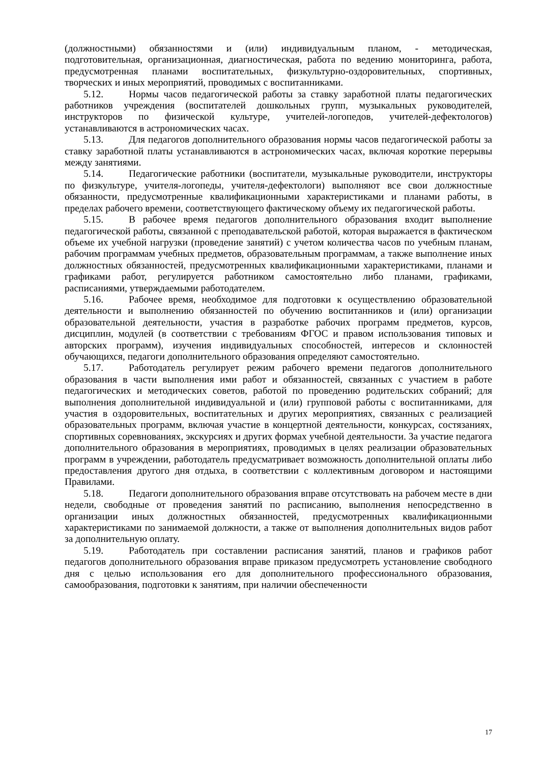(должностными) обязанностями и (или) индивидуальным планом, - методическая, подготовительная, организационная, диагностическая, работа по ведению мониторинга, работа, предусмотренная планами воспитательных, физкультурно-оздоровительных, спортивных, творческих и иных мероприятий, проводимых с воспитанниками.
5.12. Нормы часов педагогической работы за ставку заработной платы педагогических работников учреждения (воспитателей дошкольных групп, музыкальных руководителей, инструкторов по физической культуре, учителей-логопедов, учителей-дефектологов) устанавливаются в астрономических часах.
5.13. Для педагогов дополнительного образования нормы часов педагогической работы за ставку заработной платы устанавливаются в астрономических часах, включая короткие перерывы между занятиями.
5.14. Педагогические работники (воспитатели, музыкальные руководители, инструкторы по физкультуре, учителя-логопеды, учителя-дефектологи) выполняют все свои должностные обязанности, предусмотренные квалификационными характеристиками и планами работы, в пределах рабочего времени, соответствующего фактическому объему их педагогической работы.
5.15. В рабочее время педагогов дополнительного образования входит выполнение педагогической работы, связанной с преподавательской работой, которая выражается в фактическом объеме их учебной нагрузки (проведение занятий) с учетом количества часов по учебным планам, рабочим программам учебных предметов, образовательным программам, а также выполнение иных должностных обязанностей, предусмотренных квалификационными характеристиками, планами и графиками работ, регулируется работником самостоятельно либо планами, графиками, расписаниями, утверждаемыми работодателем.
5.16. Рабочее время, необходимое для подготовки к осуществлению образовательной деятельности и выполнению обязанностей по обучению воспитанников и (или) организации образовательной деятельности, участия в разработке рабочих программ предметов, курсов, дисциплин, модулей (в соответствии с требованиям ФГОС и правом использования типовых и авторских программ), изучения индивидуальных способностей, интересов и склонностей обучающихся, педагоги дополнительного образования определяют самостоятельно.
5.17. Работодатель регулирует режим рабочего времени педагогов дополнительного образования в части выполнения ими работ и обязанностей, связанных с участием в работе педагогических и методических советов, работой по проведению родительских собраний; для выполнения дополнительной индивидуальной и (или) групповой работы с воспитанниками, для участия в оздоровительных, воспитательных и других мероприятиях, связанных с реализацией образовательных программ, включая участие в концертной деятельности, конкурсах, состязаниях, спортивных соревнованиях, экскурсиях и других формах учебной деятельности. За участие педагога дополнительного образования в мероприятиях, проводимых в целях реализации образовательных программ в учреждении, работодатель предусматривает возможность дополнительной оплаты либо предоставления другого дня отдыха, в соответствии с коллективным договором и настоящими Правилами.
5.18. Педагоги дополнительного образования вправе отсутствовать на рабочем месте в дни недели, свободные от проведения занятий по расписанию, выполнения непосредственно в организации иных должностных обязанностей, предусмотренных квалификационными характеристиками по занимаемой должности, а также от выполнения дополнительных видов работ за дополнительную оплату.
5.19. Работодатель при составлении расписания занятий, планов и графиков работ педагогов дополнительного образования вправе приказом предусмотреть установление свободного дня с целью использования его для дополнительного профессионального образования, самообразования, подготовки к занятиям, при наличии обеспеченности
17